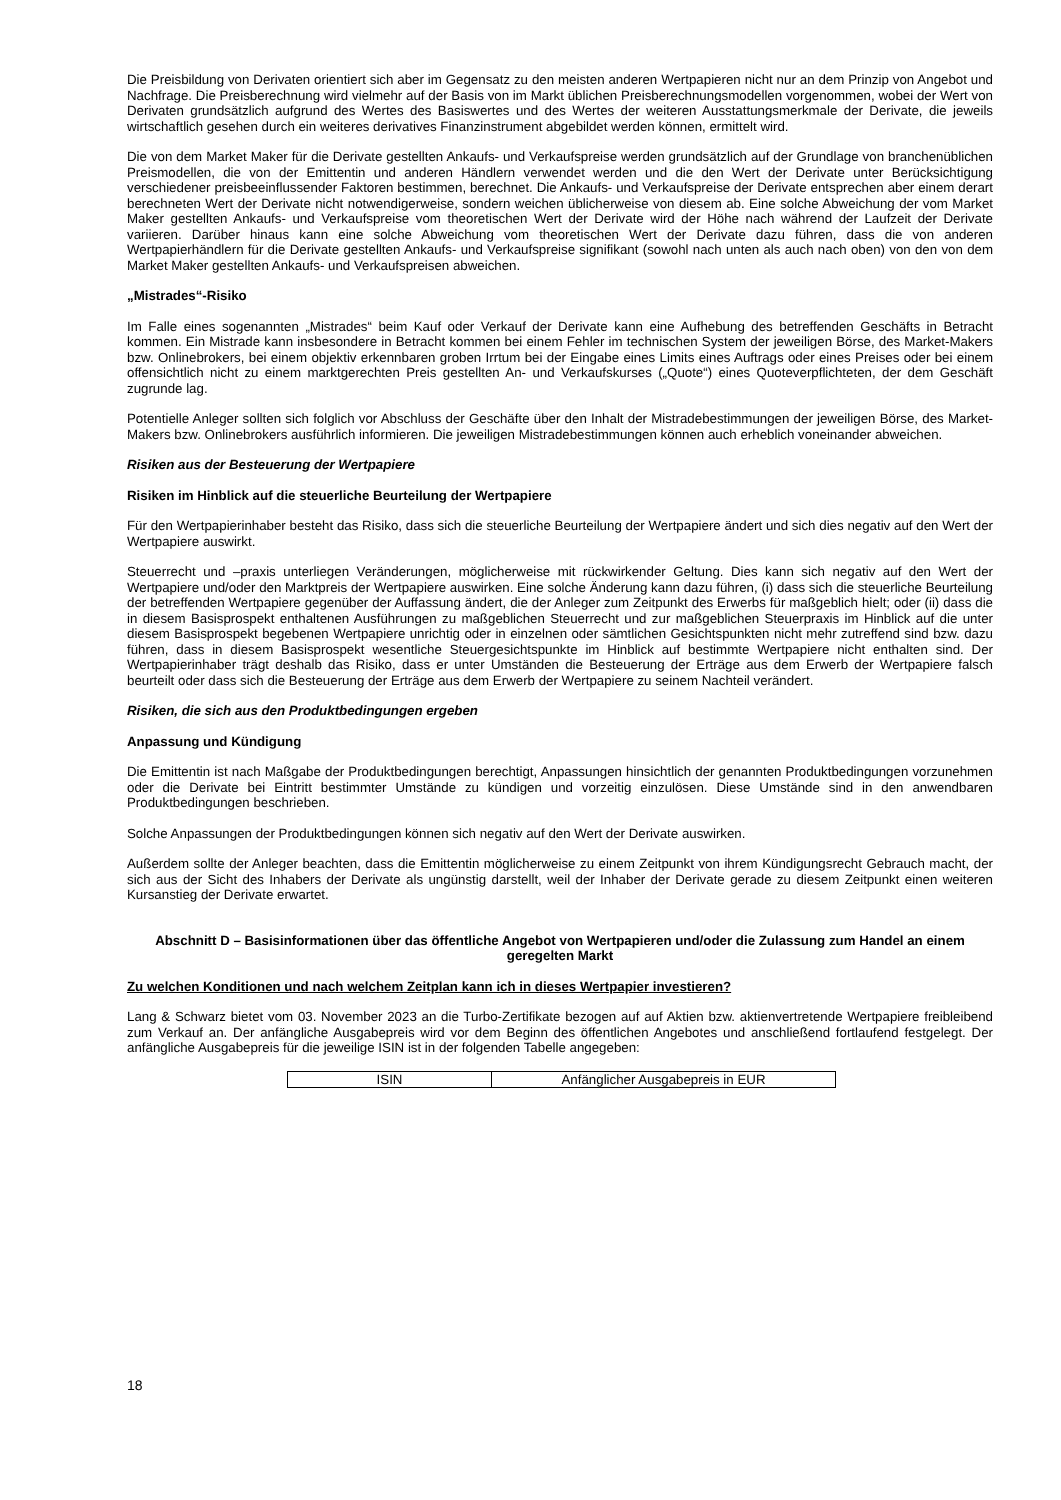Die Preisbildung von Derivaten orientiert sich aber im Gegensatz zu den meisten anderen Wertpapieren nicht nur an dem Prinzip von Angebot und Nachfrage. Die Preisberechnung wird vielmehr auf der Basis von im Markt üblichen Preisberechnungsmodellen vorgenommen, wobei der Wert von Derivaten grundsätzlich aufgrund des Wertes des Basiswertes und des Wertes der weiteren Ausstattungsmerkmale der Derivate, die jeweils wirtschaftlich gesehen durch ein weiteres derivatives Finanzinstrument abgebildet werden können, ermittelt wird.
Die von dem Market Maker für die Derivate gestellten Ankaufs- und Verkaufspreise werden grundsätzlich auf der Grundlage von branchenüblichen Preismodellen, die von der Emittentin und anderen Händlern verwendet werden und die den Wert der Derivate unter Berücksichtigung verschiedener preisbeeinflussender Faktoren bestimmen, berechnet. Die Ankaufs- und Verkaufspreise der Derivate entsprechen aber einem derart berechneten Wert der Derivate nicht notwendigerweise, sondern weichen üblicherweise von diesem ab. Eine solche Abweichung der vom Market Maker gestellten Ankaufs- und Verkaufspreise vom theoretischen Wert der Derivate wird der Höhe nach während der Laufzeit der Derivate variieren. Darüber hinaus kann eine solche Abweichung vom theoretischen Wert der Derivate dazu führen, dass die von anderen Wertpapierhändlern für die Derivate gestellten Ankaufs- und Verkaufspreise signifikant (sowohl nach unten als auch nach oben) von den von dem Market Maker gestellten Ankaufs- und Verkaufspreisen abweichen.
„Mistrades“-Risiko
Im Falle eines sogenannten „Mistrades“ beim Kauf oder Verkauf der Derivate kann eine Aufhebung des betreffenden Geschäfts in Betracht kommen. Ein Mistrade kann insbesondere in Betracht kommen bei einem Fehler im technischen System der jeweiligen Börse, des Market-Makers bzw. Onlinebrokers, bei einem objektiv erkennbaren groben Irrtum bei der Eingabe eines Limits eines Auftrags oder eines Preises oder bei einem offensichtlich nicht zu einem marktgerechten Preis gestellten An- und Verkaufskurses („Quote“) eines Quoteverpflichteten, der dem Geschäft zugrunde lag.
Potentielle Anleger sollten sich folglich vor Abschluss der Geschäfte über den Inhalt der Mistradebestimmungen der jeweiligen Börse, des Market-Makers bzw. Onlinebrokers ausführlich informieren. Die jeweiligen Mistradebestimmungen können auch erheblich voneinander abweichen.
Risiken aus der Besteuerung der Wertpapiere
Risiken im Hinblick auf die steuerliche Beurteilung der Wertpapiere
Für den Wertpapierinhaber besteht das Risiko, dass sich die steuerliche Beurteilung der Wertpapiere ändert und sich dies negativ auf den Wert der Wertpapiere auswirkt.
Steuerrecht und –praxis unterliegen Veränderungen, möglicherweise mit rückwirkender Geltung. Dies kann sich negativ auf den Wert der Wertpapiere und/oder den Marktpreis der Wertpapiere auswirken. Eine solche Änderung kann dazu führen, (i) dass sich die steuerliche Beurteilung der betreffenden Wertpapiere gegenüber der Auffassung ändert, die der Anleger zum Zeitpunkt des Erwerbs für maßgeblich hielt; oder (ii) dass die in diesem Basisprospekt enthaltenen Ausführungen zu maßgeblichen Steuerrecht und zur maßgeblichen Steuerpraxis im Hinblick auf die unter diesem Basisprospekt begebenen Wertpapiere unrichtig oder in einzelnen oder sämtlichen Gesichtspunkten nicht mehr zutreffend sind bzw. dazu führen, dass in diesem Basisprospekt wesentliche Steuergesichtspunkte im Hinblick auf bestimmte Wertpapiere nicht enthalten sind. Der Wertpapierinhaber trägt deshalb das Risiko, dass er unter Umständen die Besteuerung der Erträge aus dem Erwerb der Wertpapiere falsch beurteilt oder dass sich die Besteuerung der Erträge aus dem Erwerb der Wertpapiere zu seinem Nachteil verändert.
Risiken, die sich aus den Produktbedingungen ergeben
Anpassung und Kündigung
Die Emittentin ist nach Maßgabe der Produktbedingungen berechtigt, Anpassungen hinsichtlich der genannten Produktbedingungen vorzunehmen oder die Derivate bei Eintritt bestimmter Umstände zu kündigen und vorzeitig einzulösen. Diese Umstände sind in den anwendbaren Produktbedingungen beschrieben.
Solche Anpassungen der Produktbedingungen können sich negativ auf den Wert der Derivate auswirken.
Außerdem sollte der Anleger beachten, dass die Emittentin möglicherweise zu einem Zeitpunkt von ihrem Kündigungsrecht Gebrauch macht, der sich aus der Sicht des Inhabers der Derivate als ungünstig darstellt, weil der Inhaber der Derivate gerade zu diesem Zeitpunkt einen weiteren Kursanstieg der Derivate erwartet.
Abschnitt D – Basisinformationen über das öffentliche Angebot von Wertpapieren und/oder die Zulassung zum Handel an einem geregelten Markt
Zu welchen Konditionen und nach welchem Zeitplan kann ich in dieses Wertpapier investieren?
Lang & Schwarz bietet vom 03. November 2023 an die Turbo-Zertifikate bezogen auf auf Aktien bzw. aktienvertretende Wertpapiere freibleibend zum Verkauf an. Der anfängliche Ausgabepreis wird vor dem Beginn des öffentlichen Angebotes und anschließend fortlaufend festgelegt. Der anfängliche Ausgabepreis für die jeweilige ISIN ist in der folgenden Tabelle angegeben:
| ISIN | Anfänglicher Ausgabepreis in EUR |
18